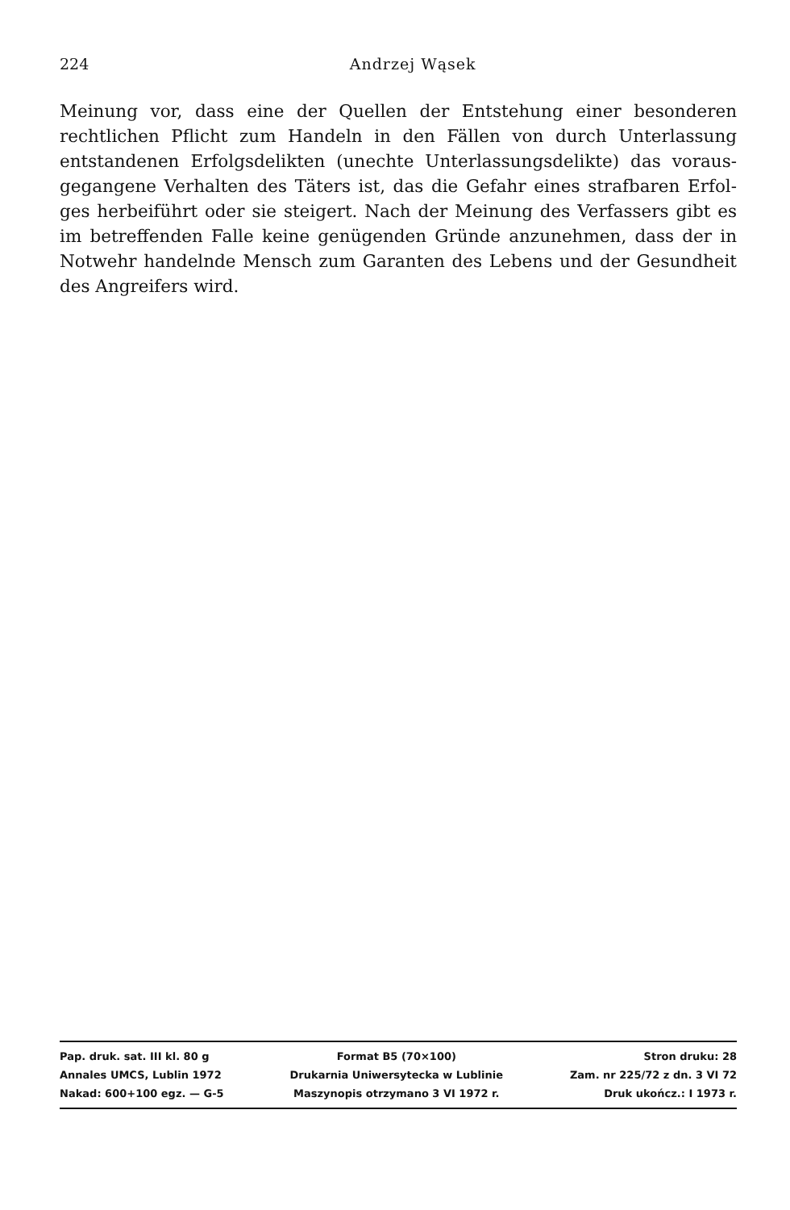224
Andrzej Wąsek
Meinung vor, dass eine der Quellen der Entstehung einer besonderen rechtlichen Pflicht zum Handeln in den Fällen von durch Unterlassung entstandenen Erfolgsdelikten (unechte Unterlassungsdelikte) das voraus­gegangene Verhalten des Täters ist, das die Gefahr eines strafbaren Erfol­ges herbeiführt oder sie steigert. Nach der Meinung des Verfassers gibt es im betreffenden Falle keine genügenden Gründe anzunehmen, dass der in Notwehr handelnde Mensch zum Garanten des Lebens und der Ge­sundheit des Angreifers wird.
| Pap. druk. sat. III kl. 80 g | Format B5 (70×100) | Stron druku: 28 |
| Annales UMCS, Lublin 1972 | Drukarnia Uniwersytecka w Lublinie | Zam. nr 225/72 z dn. 3 VI 72 |
| Nakad: 600+100 egz. — G-5 | Maszynopis otrzymano 3 VI 1972 r. | Druk ukończ.: I 1973 r. |